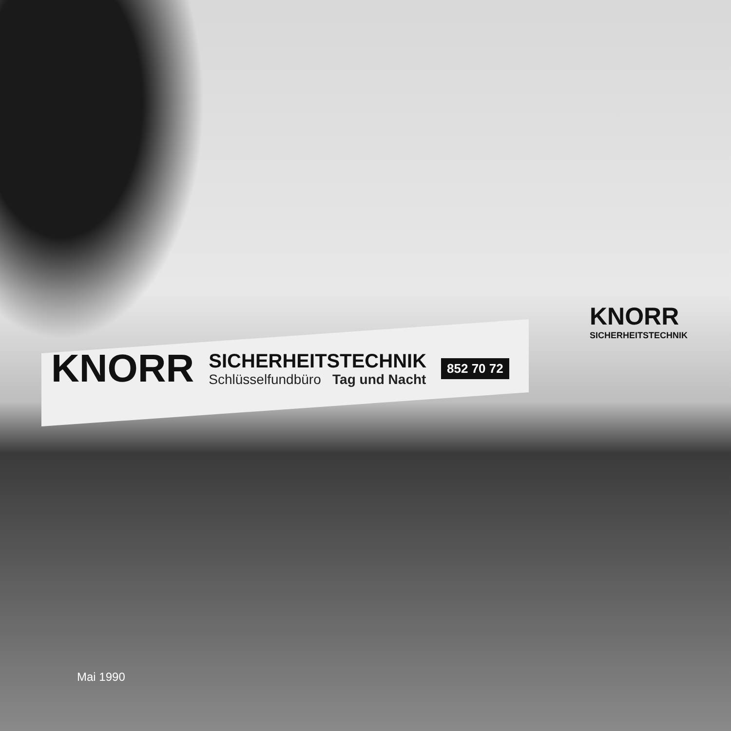KNORR
SICHERHEITSTECHNIK
KNORR
SICHERHEITSTECHNIK
Schlüsselfundbüro Tag und Nacht
852 70 72
Mai 1990